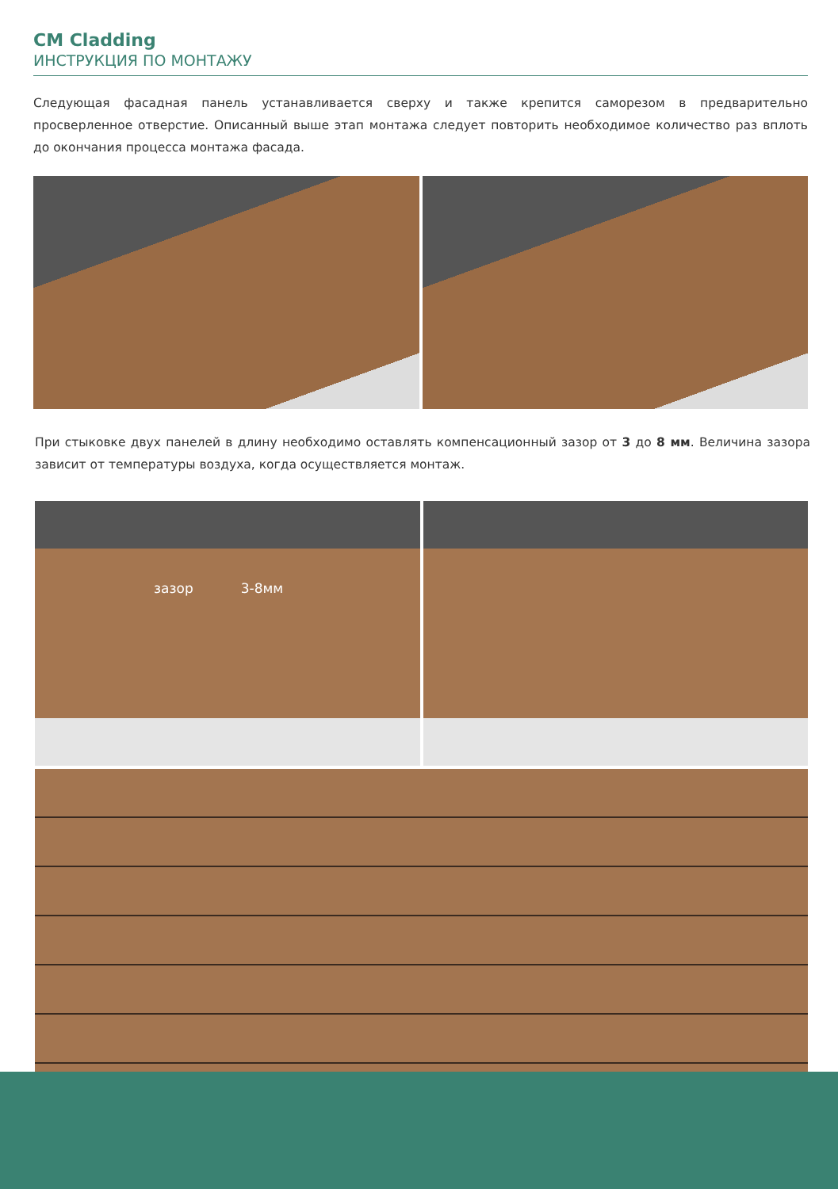CM Cladding
ИНСТРУКЦИЯ ПО МОНТАЖУ
Следующая фасадная панель устанавливается сверху и также крепится саморезом в предварительно просверленное отверстие. Описанный выше этап монтажа следует повторить необходимое количество раз вплоть до окончания процесса монтажа фасада.
При стыковке двух панелей в длину необходимо оставлять компенсационный зазор от 3 до 8 мм. Величина зазора зависит от температуры воздуха, когда осуществляется монтаж.
зазор 3-8мм